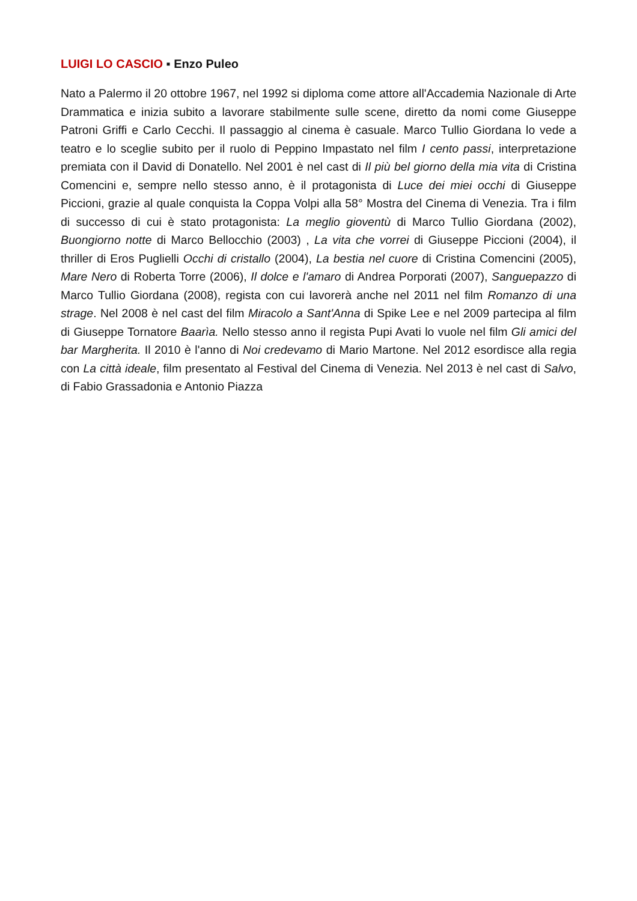LUIGI LO CASCIO ▪ Enzo Puleo
Nato a Palermo il 20 ottobre 1967, nel 1992 si diploma come attore all'Accademia Nazionale di Arte Drammatica e inizia subito a lavorare stabilmente sulle scene, diretto da nomi come Giuseppe Patroni Griffi e Carlo Cecchi. Il passaggio al cinema è casuale. Marco Tullio Giordana lo vede a teatro e lo sceglie subito per il ruolo di Peppino Impastato nel film I cento passi, interpretazione premiata con il David di Donatello. Nel 2001 è nel cast di Il più bel giorno della mia vita di Cristina Comencini e, sempre nello stesso anno, è il protagonista di Luce dei miei occhi di Giuseppe Piccioni, grazie al quale conquista la Coppa Volpi alla 58° Mostra del Cinema di Venezia. Tra i film di successo di cui è stato protagonista: La meglio gioventù di Marco Tullio Giordana (2002), Buongiorno notte di Marco Bellocchio (2003) , La vita che vorrei di Giuseppe Piccioni (2004), il thriller di Eros Puglielli Occhi di cristallo (2004), La bestia nel cuore di Cristina Comencini (2005), Mare Nero di Roberta Torre (2006), Il dolce e l'amaro di Andrea Porporati (2007), Sanguepazzo di Marco Tullio Giordana (2008), regista con cui lavorerà anche nel 2011 nel film Romanzo di una strage. Nel 2008 è nel cast del film Miracolo a Sant'Anna di Spike Lee e nel 2009 partecipa al film di Giuseppe Tornatore Baarìa. Nello stesso anno il regista Pupi Avati lo vuole nel film Gli amici del bar Margherita. Il 2010 è l'anno di Noi credevamo di Mario Martone. Nel 2012 esordisce alla regia con La città ideale, film presentato al Festival del Cinema di Venezia. Nel 2013 è nel cast di Salvo, di Fabio Grassadonia e Antonio Piazza